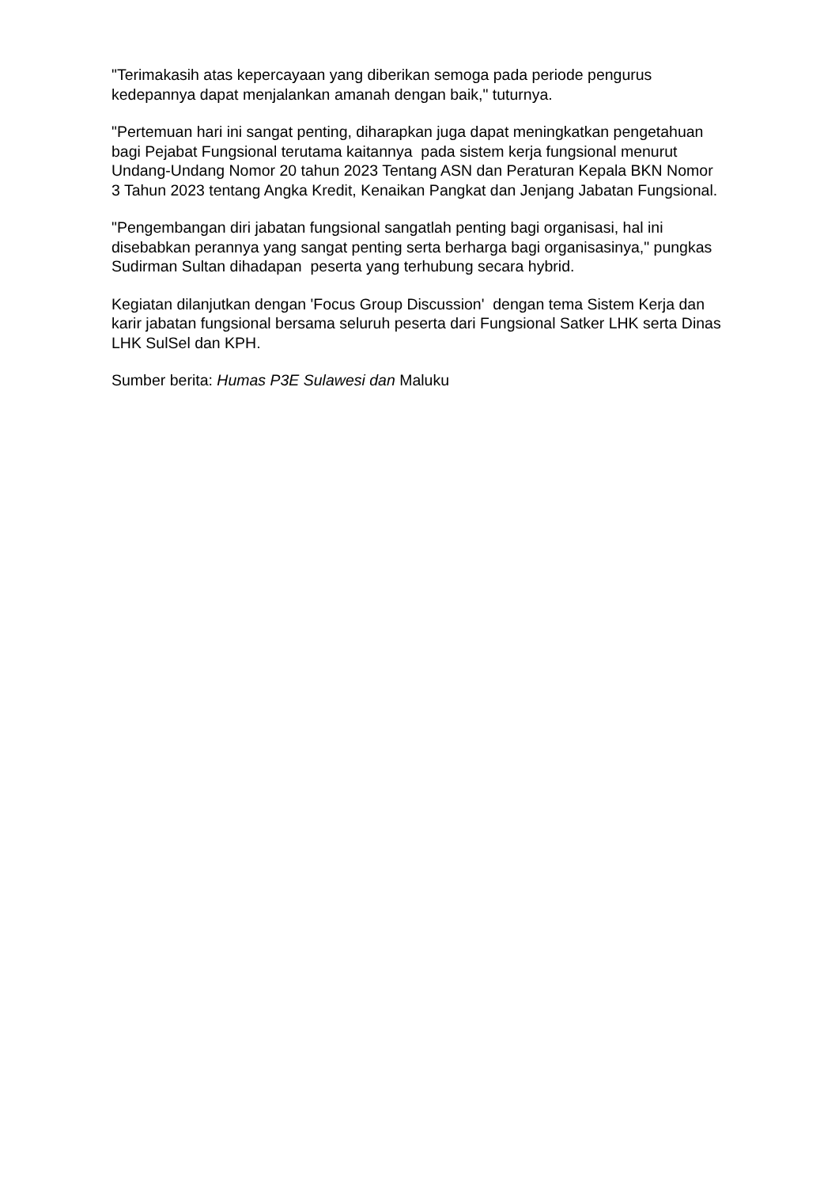"Terimakasih atas kepercayaan yang diberikan semoga pada periode pengurus kedepannya dapat menjalankan amanah dengan baik," tuturnya.
"Pertemuan hari ini sangat penting, diharapkan juga dapat meningkatkan pengetahuan bagi Pejabat Fungsional terutama kaitannya pada sistem kerja fungsional menurut Undang-Undang Nomor 20 tahun 2023 Tentang ASN dan Peraturan Kepala BKN Nomor 3 Tahun 2023 tentang Angka Kredit, Kenaikan Pangkat dan Jenjang Jabatan Fungsional.
"Pengembangan diri jabatan fungsional sangatlah penting bagi organisasi, hal ini disebabkan perannya yang sangat penting serta berharga bagi organisasinya," pungkas Sudirman Sultan dihadapan peserta yang terhubung secara hybrid.
Kegiatan dilanjutkan dengan 'Focus Group Discussion' dengan tema Sistem Kerja dan karir jabatan fungsional bersama seluruh peserta dari Fungsional Satker LHK serta Dinas LHK SulSel dan KPH.
Sumber berita: Humas P3E Sulawesi dan Maluku